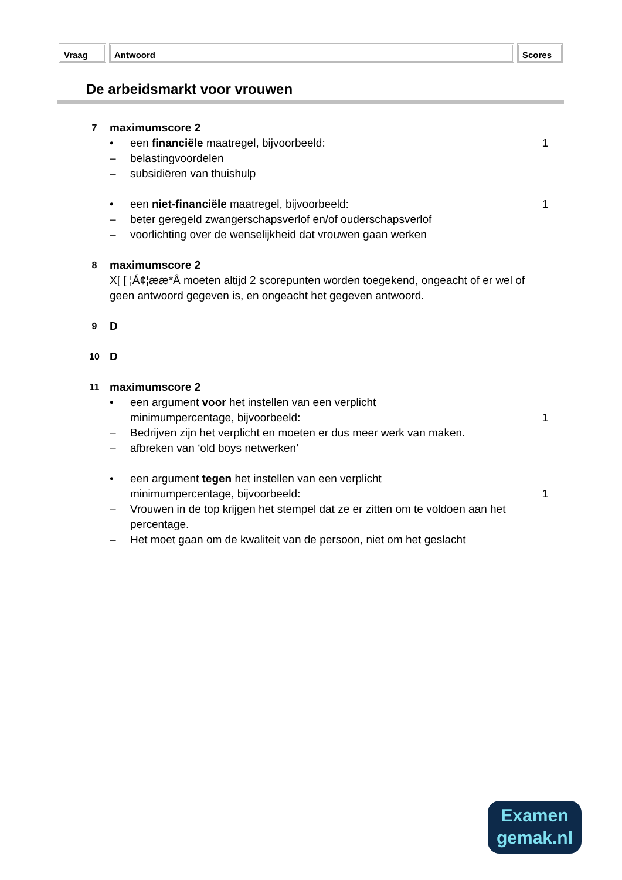Vraag Antwoord Scores
De arbeidsmarkt voor vrouwen
7
maximumscore 2
• een financiële maatregel, bijvoorbeeld: 1
– belastingvoordelen
– subsidiëren van thuishulp
• een niet-financiële maatregel, bijvoorbeeld: 1
– beter geregeld zwangerschapsverlof en/of ouderschapsverlof
– voorlichting over de wenselijkheid dat vrouwen gaan werken
8
maximumscore 2
X[ [ ¦Á¢¦ææ*Â moeten altijd 2 scorepunten worden toegekend, ongeacht of er wel of geen antwoord gegeven is, en ongeacht het gegeven antwoord.
9
D
10
D
11
maximumscore 2
• een argument voor het instellen van een verplicht
minimumpercentage, bijvoorbeeld:
1
– Bedrijven zijn het verplicht en moeten er dus meer werk van maken.
– afbreken van ‘old boys netwerken’
• een argument tegen het instellen van een verplicht
minimumpercentage, bijvoorbeeld:
1
– Vrouwen in de top krijgen het stempel dat ze er zitten om te voldoen aan het percentage.
– Het moet gaan om de kwaliteit van de persoon, niet om het geslacht
Examen
gemak.nl